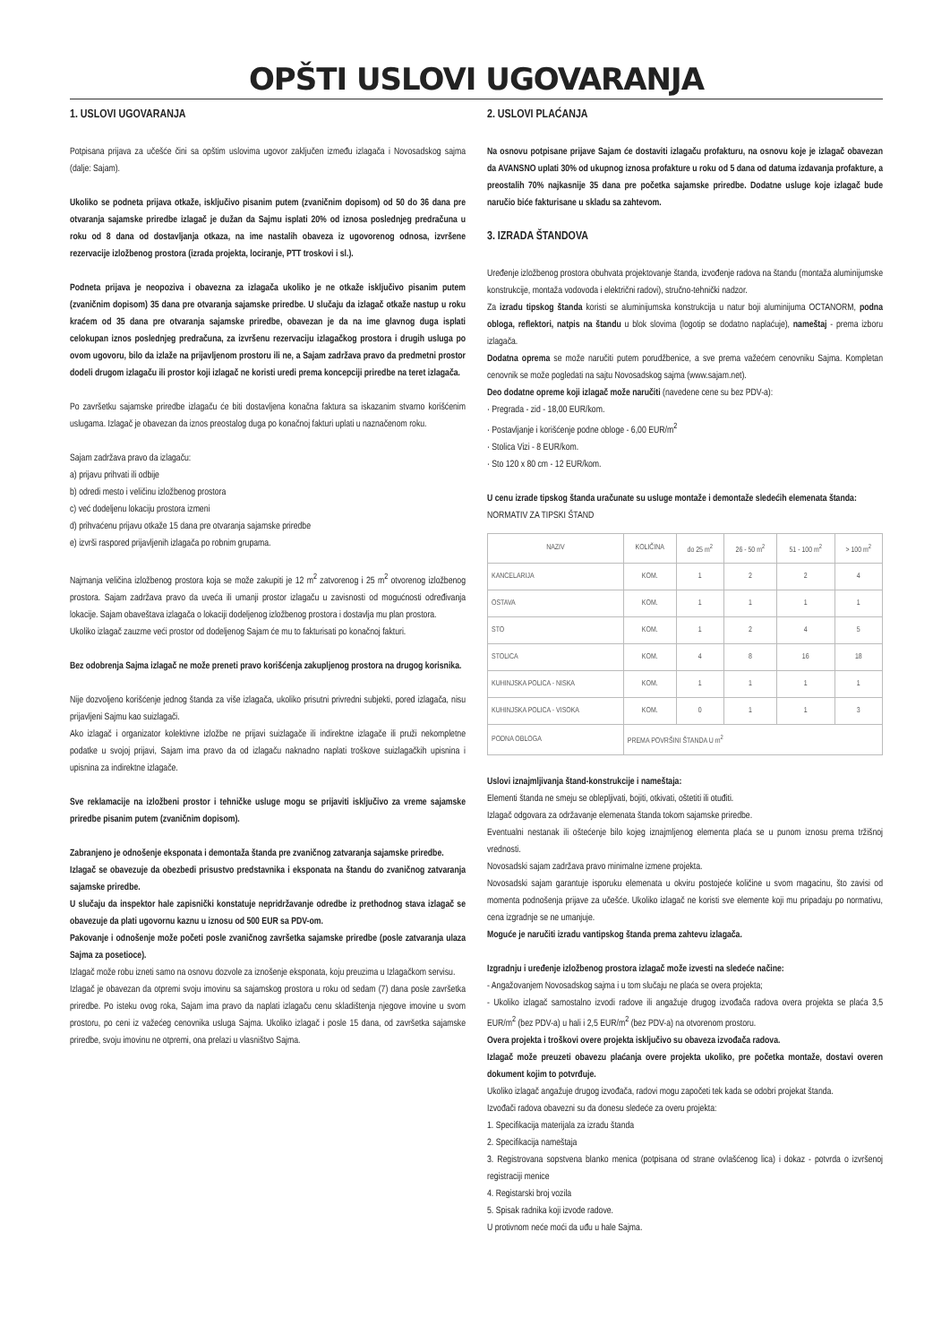OPŠTI USLOVI UGOVARANJA
1. USLOVI UGOVARANJA
Potpisana prijava za učešće čini sa opštim uslovima ugovor zaključen između izlagača i Novosadskog sajma (dalje: Sajam).
Ukoliko se podneta prijava otkaže, isključivo pisanim putem (zvaničnim dopisom) od 50 do 36 dana pre otvaranja sajamske priredbe izlagač je dužan da Sajmu isplati 20% od iznosa poslednjeg predračuna u roku od 8 dana od dostavljanja otkaza, na ime nastalih obaveza iz ugovorenog odnosa, izvršene rezervacije izložbenog prostora (izrada projekta, lociranje, PTT troskovi i sl.).
Podneta prijava je neopoziva i obavezna za izlagača ukoliko je ne otkaže isključivo pisanim putem (zvaničnim dopisom) 35 dana pre otvaranja sajamske priredbe. U slučaju da izlagač otkaže nastup u roku kraćem od 35 dana pre otvaranja sajamske priredbe, obavezan je da na ime glavnog duga isplati celokupan iznos poslednjeg predračuna, za izvršenu rezervaciju izlagačkog prostora i drugih usluga po ovom ugovoru, bilo da izlaže na prijavljenom prostoru ili ne, a Sajam zadržava pravo da predmetni prostor dodeli drugom izlagaču ili prostor koji izlagač ne koristi uredi prema koncepciji priredbe na teret izlagača.
Po završetku sajamske priredbe izlagaču će biti dostavljena konačna faktura sa iskazanim stvarno korišćenim uslugama. Izlagač je obavezan da iznos preostalog duga po konačnoj fakturi uplati u naznačenom roku.
Sajam zadržava pravo da izlagaču:
a) prijavu prihvati ili odbije
b) odredi mesto i veličinu izložbenog prostora
c) već dodeljenu lokaciju prostora izmeni
d) prihvaćenu prijavu otkaže 15 dana pre otvaranja sajamske priredbe
e) izvrši raspored prijavljenih izlagača po robnim grupama.
Najmanja veličina izložbenog prostora koja se može zakupiti je 12 m<sup>2</sup> zatvorenog i 25 m<sup>2</sup> otvorenog izložbenog prostora. Sajam zadržava pravo da uveća ili umanji prostor izlagaču u zavisnosti od mogućnosti određivanja lokacije. Sajam obaveštava izlagača o lokaciji dodeljenog izložbenog prostora i dostavlja mu plan prostora.
Ukoliko izlagač zauzme veći prostor od dodeljenog Sajam će mu to fakturisati po konačnoj fakturi.
Bez odobrenja Sajma izlagač ne može preneti pravo korišćenja zakupljenog prostora na drugog korisnika.
Nije dozvoljeno korišćenje jednog štanda za više izlagača, ukoliko prisutni privredni subjekti, pored izlagača, nisu prijavljeni Sajmu kao suizlagači.
Ako izlagač i organizator kolektivne izložbe ne prijavi suizlagače ili indirektne izlagače ili pruži nekompletne podatke u svojoj prijavi, Sajam ima pravo da od izlagaču naknadno naplati troškove suizlagačkih upisnina i upisnina za indirektne izlagače.
Sve reklamacije na izložbeni prostor i tehničke usluge mogu se prijaviti isključivo za vreme sajamske priredbe pisanim putem (zvaničnim dopisom).
Zabranjeno je odnošenje eksponata i demontaža štanda pre zvaničnog zatvaranja sajamske priredbe.
Izlagač se obavezuje da obezbedi prisustvo predstavnika i eksponata na štandu do zvaničnog zatvaranja sajamske priredbe.
U slučaju da inspektor hale zapisnički konstatuje nepridržavanje odredbe iz prethodnog stava izlagač se obavezuje da plati ugovornu kaznu u iznosu od 500 EUR sa PDV-om.
Pakovanje i odnošenje može početi posle zvaničnog završetka sajamske priredbe (posle zatvaranja ulaza Sajma za posetioce).
Izlagač može robu izneti samo na osnovu dozvole za iznošenje eksponata, koju preuzima u Izlagačkom servisu.
Izlagač je obavezan da otpremi svoju imovinu sa sajamskog prostora u roku od sedam (7) dana posle završetka priredbe. Po isteku ovog roka, Sajam ima pravo da naplati izlagaču cenu skladištenja njegove imovine u svom prostoru, po ceni iz važećeg cenovnika usluga Sajma. Ukoliko izlagač i posle 15 dana, od završetka sajamske priredbe, svoju imovinu ne otpremi, ona prelazi u vlasništvo Sajma.
2. USLOVI PLAĆANJA
Na osnovu potpisane prijave Sajam će dostaviti izlagaču profakturu, na osnovu koje je izlagač obavezan da AVANSNO uplati 30% od ukupnog iznosa profakture u roku od 5 dana od datuma izdavanja profakture, a preostalih 70% najkasnije 35 dana pre početka sajamske priredbe. Dodatne usluge koje izlagač bude naručio biće fakturisane u skladu sa zahtevom.
3. IZRADA ŠTANDOVA
Uređenje izložbenog prostora obuhvata projektovanje štanda, izvođenje radova na štandu (montaža aluminijumske konstrukcije, montaža vodovoda i električni radovi), stručno-tehnički nadzor.
Za izradu tipskog štanda koristi se aluminijumska konstrukcija u natur boji aluminijuma OCTANORM, podna obloga, reflektori, natpis na štandu u blok slovima (logotip se dodatno naplaćuje), nameštaj - prema izboru izlagača.
Dodatna oprema se može naručiti putem porudžbenice, a sve prema važećem cenovniku Sajma. Kompletan cenovnik se može pogledati na sajtu Novosadskog sajma (www.sajam.net).
Deo dodatne opreme koji izlagač može naručiti (navedene cene su bez PDV-a):
· Pregrada - zid - 18,00 EUR/kom.
· Postavljanje i korišćenje podne obloge - 6,00 EUR/m<sup>2</sup>
· Stolica Vizi - 8 EUR/kom.
· Sto 120 x 80 cm - 12 EUR/kom.
U cenu izrade tipskog štanda uračunate su usluge montaže i demontaže sledećih elemenata štanda:
NORMATIV ZA TIPSKI ŠTAND
| NAZIV | KOLIČINA | do 25 m<sup>2</sup> | 26 - 50 m<sup>2</sup> | 51 - 100 m<sup>2</sup> | > 100 m<sup>2</sup> |
| --- | --- | --- | --- | --- | --- |
| KANCELARIJA | KOM. | 1 | 2 | 2 | 4 |
| OSTAVA | KOM. | 1 | 1 | 1 | 1 |
| STO | KOM. | 1 | 2 | 4 | 5 |
| STOLICA | KOM. | 4 | 8 | 16 | 18 |
| KUHINJSKA POLICA - NISKA | KOM. | 1 | 1 | 1 | 1 |
| KUHINJSKA POLICA - VISOKA | KOM. | 0 | 1 | 1 | 3 |
| PODNA OBLOGA | PREMA POVRŠINI ŠTANDA U m<sup>2</sup> | | | | |
Uslovi iznajmljivanja štand-konstrukcije i nameštaja:
Elementi štanda ne smeju se oblepljivati, bojiti, otkivati, oštetiti ili otuđiti.
Izlagač odgovara za održavanje elemenata štanda tokom sajamske priredbe.
Eventualni nestanak ili oštećenje bilo kojeg iznajmljenog elementa plaća se u punom iznosu prema tržišnoj vrednosti.
Novosadski sajam zadržava pravo minimalne izmene projekta.
Novosadski sajam garantuje isporuku elemenata u okviru postojeće količine u svom magacinu, što zavisi od momenta podnošenja prijave za učešće. Ukoliko izlagač ne koristi sve elemente koji mu pripadaju po normativu, cena izgradnje se ne umanjuje.
Moguće je naručiti izradu vantipskog štanda prema zahtevu izlagača.
Izgradnju i uređenje izložbenog prostora izlagač može izvesti na sledeće načine:
- Angažovanjem Novosadskog sajma i u tom slučaju ne plaća se overa projekta;
- Ukoliko izlagač samostalno izvodi radove ili angažuje drugog izvođača radova overa projekta se plaća 3,5 EUR/m<sup>2</sup> (bez PDV-a) u hali i 2,5 EUR/m<sup>2</sup> (bez PDV-a) na otvorenom prostoru.
Overa projekta i troškovi overe projekta isključivo su obaveza izvođača radova.
Izlagač može preuzeti obavezu plaćanja overe projekta ukoliko, pre početka montaže, dostavi overen dokument kojim to potvrđuje.
Ukoliko izlagač angažuje drugog izvođača, radovi mogu započeti tek kada se odobri projekat štanda.
Izvođači radova obavezni su da donesu sledeće za overu projekta:
1. Specifikacija materijala za izradu štanda
2. Specifikacija nameštaja
3. Registrovana sopstvena blanko menica (potpisana od strane ovlašćenog lica) i dokaz - potvrda o izvršenoj registraciji menice
4. Registarski broj vozila
5. Spisak radnika koji izvode radove.
U protivnom neće moći da uđu u hale Sajma.